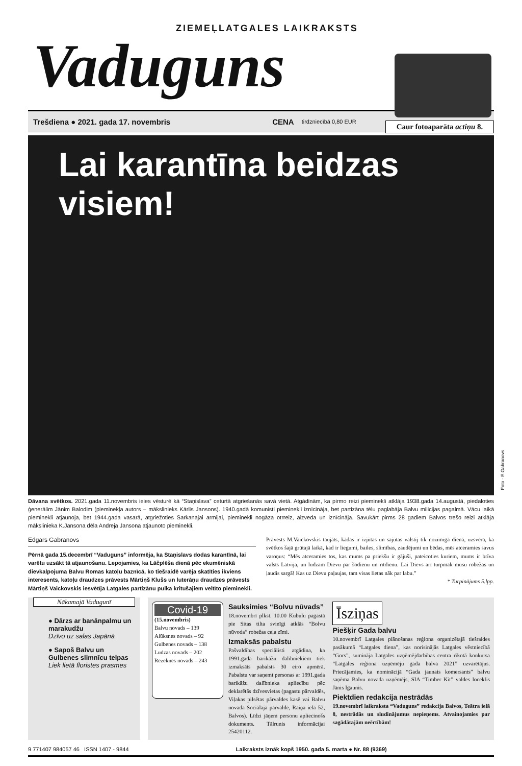ZIEMEĻLATGALES LAIKRAKSTS
Vaduguns
Trešdiena ● 2021. gada 17. novembris CENA tirdzniecībā 0,80 EUR
Caur fotoaparāta actiņu 8.
Lai karantīna beidzas
visiem!
Foto - E.Gabranovs
Dāvana svētkos. 2021.gada 11.novembris ieies vēsturē kā “Staņislava” ceturtā atgriešanās savā vietā. Atgādinām, ka pirmo reizi pieminekli atklāja 1938.gada 14.augustā, piedaloties ģenerālim Jānim Balodim (pieminekļa autors – mākslinieks Kārlis Jansons). 1940.gadā komunisti pieminekli iznīcināja, bet partizāna tēlu paglabāja Balvu milicijas pagalmā. Vācu laikā pieminekli atjaunoja, bet 1944.gada vasarā, atgriežoties Sarkanajai armijai, pieminekli nogāza otrreiz, aizveda un iznīcināja. Savukārt pirms 28 gadiem Balvos trešo reizi atklāja mākslinieka K.Jansona dēla Andreja Jansona atjaunoto pieminekli.
Edgars Gabranovs
Pērnā gada 15.decembrī “Vaduguns” informēja, ka Staņislavs dodas karantīnā, lai varētu uzsākt tā atjaunošanu. Lepojamies, ka Lāčplēša dienā pēc ekumēniskā dievkalpojuma Balvu Romas katoļu baznīcā, ko tiešraidē varēja skatīties ikviens interesents, katoļu draudzes prāvests Mārtiņš Klušs un luterāņu draudzes prāvests Mārtiņš Vaickovskis iesvētīja Latgales partizānu pulka kritušajiem veltīto pieminekli.
Prāvests M.Vaickovskis taujāts, kādas ir izjūtas un sajūtas valstij tik nozīmīgā dienā, uzsvēra, ka svētkos šajā grūtajā laikā, kad ir liegumi, bailes, slimības, zaudējumi un bēdas, mēs atceramies savus varoņus: “Mēs atceramies tos, kas mums pa priekšu ir gājuši, pateicoties kuriem, mums ir brīva valsts Latvija, un lūdzam Dievu par šodienu un rītdienu. Lai Dievs arī turpmāk mūsu robežas un ļaudis sargā! Kas uz Dievu paļaujas, tam visas lietas nāk par labu.”
* Turpinājums 5.lpp.
Nākamajā Vadugunī
● Dārzs ar banānpalmu un marakudžu
Dzīvo uz salas Japānā
● Sapoš Balvu un Gulbenes slimnīcu telpas
Liek lietā floristes prasmes
Covid-19
(15.novembris)
Balvu novads – 139
Alūksnes novads – 92
Gulbenes novads – 138
Ludzas novads – 202
Rēzeknes novads – 243
Sauksimies “Bolvu nūvads”
18.novembrī plkst. 10.00 Kubulu pagastā pie Sitas tilta svinīgi atklās “Bolvu nūvoda” robežas ceļa zīmi.
Izmaksās pabalstu
Pašvaldības speciālisti atgādina, ka 1991.gada barikāžu dalībniekiem tiek izmaksāts pabalsts 30 eiro apmērā. Pabalstu var saņemt personas ar 1991.gada barikāžu dalībnieka apliecību pēc deklarētās dzīvesvietas (pagastu pārvaldēs, Viļakas pilsētas pārvaldes kasē vai Balvu novada Sociālajā pārvaldē, Raiņa ielā 52, Balvos). Līdzi jāņem personu apliecinošs dokuments. Tālrunis informācijai 25420112.
Īsziņas
Piešķir Gada balvu
10.novembrī Latgales plānošanas reģiona organizētajā tiešraides pasākumā “Latgales diena”, kas norisinājās Latgales vēstniecībā “Gors”, sumināja Latgales uzņēmējdarbības centra rīkotā konkursa “Latgales reģiona uzņēmēju gada balva 2021” uzvarētājus. Priecājamies, ka nominācijā “Gada jaunais komersants” balvu saņēma Balvu novada uzņēmējs, SIA “Timber Kit” valdes loceklis Jānis Igaunis.
Piektdien redakcija nestrādās
19.novembrī laikraksta “Vaduguns” redakcija Balvos, Teātra ielā 8, nestrādās un sludinājumus nepieņems. Atvainojamies par sagādātajām neērtībām!
9 771407 984057 46 ISSN 1407 - 9844 Laikraksts iznāk kopš 1950. gada 5. marta ● Nr. 88 (9369)